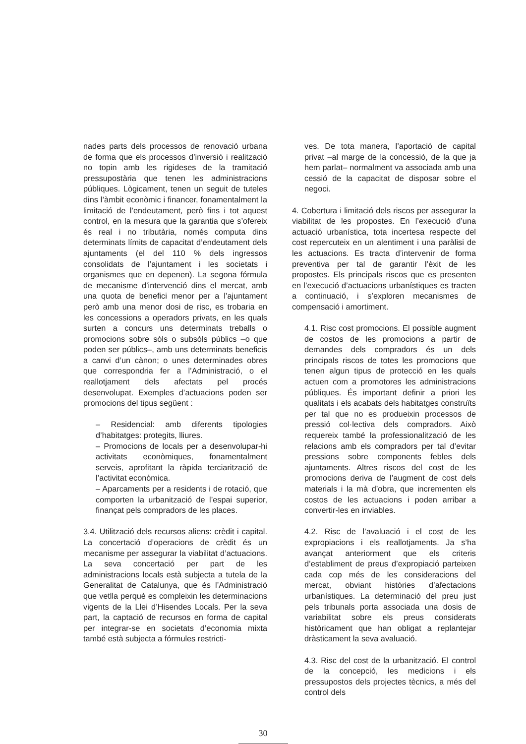nades parts dels processos de renovació urbana de forma que els processos d’inversió i realització no topin amb les rigideses de la tramitació pressupostària que tenen les administracions públiques. Lògicament, tenen un seguit de tuteles dins l’àmbit econòmic i financer, fonamentalment la limitació de l’endeutament, però fins i tot aquest control, en la mesura que la garantia que s’ofereix és real i no tributària, només computa dins determinats límits de capacitat d’endeutament dels ajuntaments (el del 110 % dels ingressos consolidats de l’ajuntament i les societats i organismes que en depenen). La segona fórmula de mecanisme d’intervenció dins el mercat, amb una quota de benefici menor per a l’ajuntament però amb una menor dosi de risc, es trobaria en les concessions a operadors privats, en les quals surten a concurs uns determinats treballs o promocions sobre sòls o subsòls públics –o que poden ser públics–, amb uns determinats beneficis a canvi d’un cànon; o unes determinades obres que correspondria fer a l’Administració, o el reallotjament dels afectats pel procés desenvolupat. Exemples d’actuacions poden ser promocions del tipus següent :
– Residencial: amb diferents tipologies d’habitatges: protegits, lliures.
– Promocions de locals per a desenvolupar-hi activitats econòmiques, fonamentalment serveis, aprofitant la ràpida terciarització de l’activitat econòmica.
– Aparcaments per a residents i de rotació, que comporten la urbanització de l’espai superior, finançat pels compradors de les places.
3.4. Utilització dels recursos aliens: crèdit i capital. La concertació d’operacions de crèdit és un mecanisme per assegurar la viabilitat d’actuacions. La seva concertació per part de les administracions locals està subjecta a tutela de la Generalitat de Catalunya, que és l’Administració que vetlla perquè es compleixin les determinacions vigents de la Llei d’Hisendes Locals. Per la seva part, la captació de recursos en forma de capital per integrar-se en societats d’economia mixta també està subjecta a fórmules restricti-
ves. De tota manera, l’aportació de capital privat –al marge de la concessió, de la que ja hem parlat– normalment va associada amb una cessió de la capacitat de disposar sobre el negoci.
4. Cobertura i limitació dels riscos per assegurar la viabilitat de les propostes. En l’execució d’una actuació urbanística, tota incertesa respecte del cost repercuteix en un alentiment i una paràlisi de les actuacions. Es tracta d’intervenir de forma preventiva per tal de garantir l’èxit de les propostes. Els principals riscos que es presenten en l’execució d’actuacions urbanístiques es tracten a continuació, i s’exploren mecanismes de compensació i amortiment.
4.1. Risc cost promocions. El possible augment de costos de les promocions a partir de demandes dels compradors és un dels principals riscos de totes les promocions que tenen algun tipus de protecció en les quals actuen com a promotores les administracions públiques. És important definir a priori les qualitats i els acabats dels habitatges construïts per tal que no es produeixin processos de pressió col·lectiva dels compradors. Això requereix també la professionalització de les relacions amb els compradors per tal d’evitar pressions sobre components febles dels ajuntaments. Altres riscos del cost de les promocions deriva de l’augment de cost dels materials i la mà d’obra, que incrementen els costos de les actuacions i poden arribar a convertir-les en inviables.
4.2. Risc de l’avaluació i el cost de les expropiacions i els reallotjaments. Ja s’ha avançat anteriorment que els criteris d’establiment de preus d’expropiació parteixen cada cop més de les consideracions del mercat, obviant històries d’afectacions urbanístiques. La determinació del preu just pels tribunals porta associada una dosis de variabilitat sobre els preus considerats històricament que han obligat a replantejar dràsticament la seva avaluació.
4.3. Risc del cost de la urbanització. El control de la concepció, les medicions i els pressupostos dels projectes tècnics, a més del control dels
30